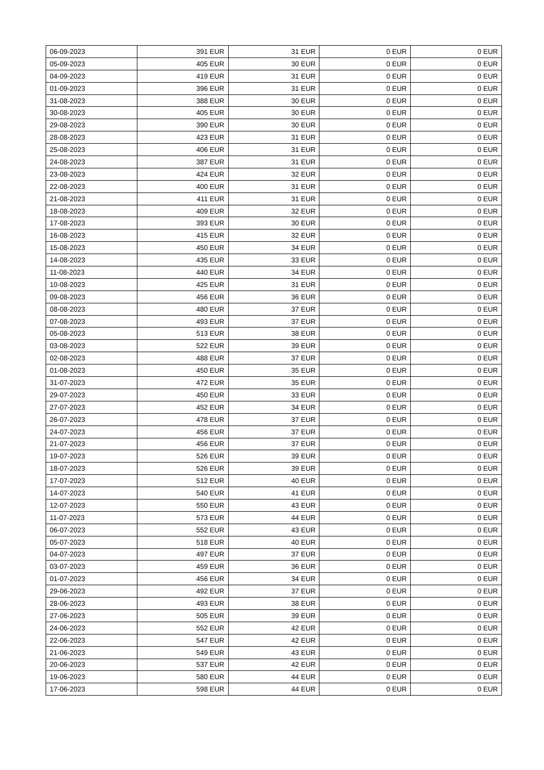| 06-09-2023 | 391 EUR | 31 EUR | 0 EUR | 0 EUR |
| 05-09-2023 | 405 EUR | 30 EUR | 0 EUR | 0 EUR |
| 04-09-2023 | 419 EUR | 31 EUR | 0 EUR | 0 EUR |
| 01-09-2023 | 396 EUR | 31 EUR | 0 EUR | 0 EUR |
| 31-08-2023 | 388 EUR | 30 EUR | 0 EUR | 0 EUR |
| 30-08-2023 | 405 EUR | 30 EUR | 0 EUR | 0 EUR |
| 29-08-2023 | 390 EUR | 30 EUR | 0 EUR | 0 EUR |
| 28-08-2023 | 423 EUR | 31 EUR | 0 EUR | 0 EUR |
| 25-08-2023 | 406 EUR | 31 EUR | 0 EUR | 0 EUR |
| 24-08-2023 | 387 EUR | 31 EUR | 0 EUR | 0 EUR |
| 23-08-2023 | 424 EUR | 32 EUR | 0 EUR | 0 EUR |
| 22-08-2023 | 400 EUR | 31 EUR | 0 EUR | 0 EUR |
| 21-08-2023 | 411 EUR | 31 EUR | 0 EUR | 0 EUR |
| 18-08-2023 | 409 EUR | 32 EUR | 0 EUR | 0 EUR |
| 17-08-2023 | 393 EUR | 30 EUR | 0 EUR | 0 EUR |
| 16-08-2023 | 415 EUR | 32 EUR | 0 EUR | 0 EUR |
| 15-08-2023 | 450 EUR | 34 EUR | 0 EUR | 0 EUR |
| 14-08-2023 | 435 EUR | 33 EUR | 0 EUR | 0 EUR |
| 11-08-2023 | 440 EUR | 34 EUR | 0 EUR | 0 EUR |
| 10-08-2023 | 425 EUR | 31 EUR | 0 EUR | 0 EUR |
| 09-08-2023 | 456 EUR | 36 EUR | 0 EUR | 0 EUR |
| 08-08-2023 | 480 EUR | 37 EUR | 0 EUR | 0 EUR |
| 07-08-2023 | 493 EUR | 37 EUR | 0 EUR | 0 EUR |
| 05-08-2023 | 513 EUR | 38 EUR | 0 EUR | 0 EUR |
| 03-08-2023 | 522 EUR | 39 EUR | 0 EUR | 0 EUR |
| 02-08-2023 | 488 EUR | 37 EUR | 0 EUR | 0 EUR |
| 01-08-2023 | 450 EUR | 35 EUR | 0 EUR | 0 EUR |
| 31-07-2023 | 472 EUR | 35 EUR | 0 EUR | 0 EUR |
| 29-07-2023 | 450 EUR | 33 EUR | 0 EUR | 0 EUR |
| 27-07-2023 | 452 EUR | 34 EUR | 0 EUR | 0 EUR |
| 26-07-2023 | 478 EUR | 37 EUR | 0 EUR | 0 EUR |
| 24-07-2023 | 456 EUR | 37 EUR | 0 EUR | 0 EUR |
| 21-07-2023 | 456 EUR | 37 EUR | 0 EUR | 0 EUR |
| 19-07-2023 | 526 EUR | 39 EUR | 0 EUR | 0 EUR |
| 18-07-2023 | 526 EUR | 39 EUR | 0 EUR | 0 EUR |
| 17-07-2023 | 512 EUR | 40 EUR | 0 EUR | 0 EUR |
| 14-07-2023 | 540 EUR | 41 EUR | 0 EUR | 0 EUR |
| 12-07-2023 | 550 EUR | 43 EUR | 0 EUR | 0 EUR |
| 11-07-2023 | 573 EUR | 44 EUR | 0 EUR | 0 EUR |
| 06-07-2023 | 552 EUR | 43 EUR | 0 EUR | 0 EUR |
| 05-07-2023 | 518 EUR | 40 EUR | 0 EUR | 0 EUR |
| 04-07-2023 | 497 EUR | 37 EUR | 0 EUR | 0 EUR |
| 03-07-2023 | 459 EUR | 36 EUR | 0 EUR | 0 EUR |
| 01-07-2023 | 456 EUR | 34 EUR | 0 EUR | 0 EUR |
| 29-06-2023 | 492 EUR | 37 EUR | 0 EUR | 0 EUR |
| 28-06-2023 | 493 EUR | 38 EUR | 0 EUR | 0 EUR |
| 27-06-2023 | 505 EUR | 39 EUR | 0 EUR | 0 EUR |
| 24-06-2023 | 552 EUR | 42 EUR | 0 EUR | 0 EUR |
| 22-06-2023 | 547 EUR | 42 EUR | 0 EUR | 0 EUR |
| 21-06-2023 | 549 EUR | 43 EUR | 0 EUR | 0 EUR |
| 20-06-2023 | 537 EUR | 42 EUR | 0 EUR | 0 EUR |
| 19-06-2023 | 580 EUR | 44 EUR | 0 EUR | 0 EUR |
| 17-06-2023 | 598 EUR | 44 EUR | 0 EUR | 0 EUR |